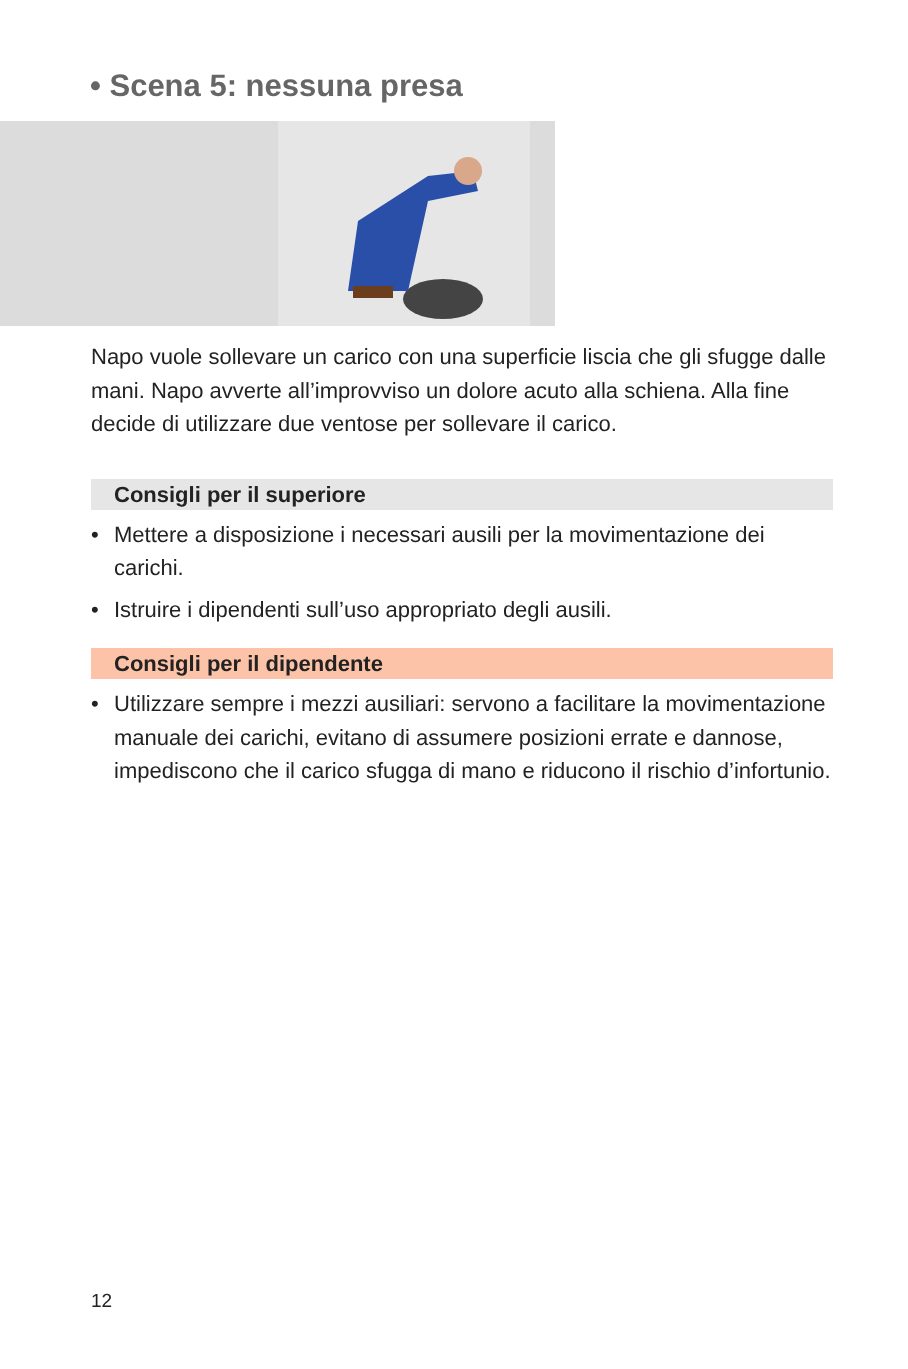• Scena 5: nessuna presa
Napo vuole sollevare un carico con una superficie liscia che gli sfugge dalle mani. Napo avverte all’improvviso un dolore acuto alla schiena. Alla fine decide di utilizzare due ventose per sollevare il carico.
Consigli per il superiore
• Mettere a disposizione i necessari ausili per la movimentazione dei carichi.
• Istruire i dipendenti sull’uso appropriato degli ausili.
Consigli per il dipendente
• Utilizzare sempre i mezzi ausiliari: servono a facilitare la movimentazione manuale dei carichi, evitano di assumere posizioni errate e dannose, impediscono che il carico sfugga di mano e riducono il rischio d’infortunio.
12